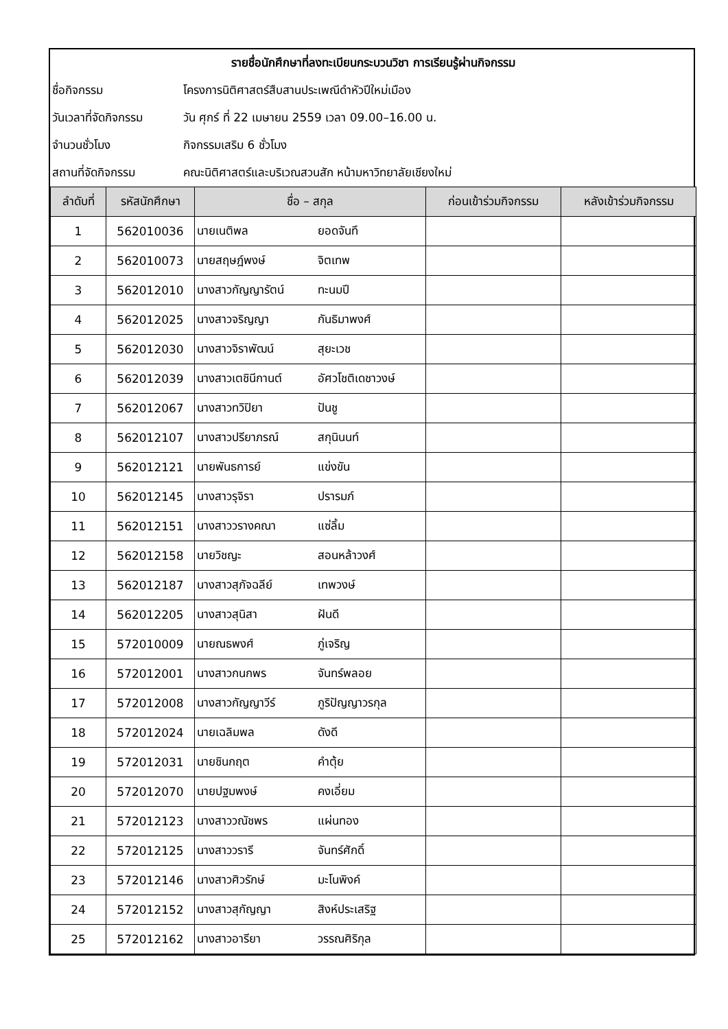| รายชื่อนักศึกษาที่ลงทะเบียนกระบวนวิชา การเรียนรู้ผ่านกิจกรรม | |
| ชื่อกิจกรรม | โครงการนิติศาสตร์สืบสานประเพณีดำหัวปีใหม่เมือง |
| วันเวลาที่จัดกิจกรรม | วัน ศุกร์ ที่ 22 เมษายน 2559 เวลา 09.00–16.00 น. |
| จำนวนชั่วโมง | กิจกรรมเสริม 6 ชั่วโมง |
| สถานที่จัดกิจกรรม | คณะนิติศาสตร์และบริเวณสวนสัก หน้ามหาวิทยาลัยเชียงใหม่ |
| ลำดับที่ | รหัสนักศึกษา | ชื่อ – สกุล | | ก่อนเข้าร่วมกิจกรรม | หลังเข้าร่วมกิจกรรม |
| --- | --- | --- | --- | --- | --- |
| 1 | 562010036 | นายเนติพล | ยอดจันทึ | | |
| 2 | 562010073 | นายสฤษฎ์พงษ์ | จิตเทพ | | |
| 3 | 562012010 | นางสาวกัญญารัตน์ | ทะนมปี | | |
| 4 | 562012025 | นางสาวจริญญา | กันธิมาพงศ์ | | |
| 5 | 562012030 | นางสาวจิราพัฒน์ | สุยะเวช | | |
| 6 | 562012039 | นางสาวเตชินีกานต์ | อัศวโชติเดชาวงษ์ | | |
| 7 | 562012067 | นางสาวทวิปิยา | ปันชู | | |
| 8 | 562012107 | นางสาวปรียาภรณ์ | สกุนินนท์ | | |
| 9 | 562012121 | นายพันธการย์ | แข่งขัน | | |
| 10 | 562012145 | นางสาวรุจิรา | ปรารมภ์ | | |
| 11 | 562012151 | นางสาววรางคณา | แซ่ลิ้ม | | |
| 12 | 562012158 | นายวิชญะ | สอนหล้าวงศ์ | | |
| 13 | 562012187 | นางสาวสุภัจฉลีย์ | เทพวงษ์ | | |
| 14 | 562012205 | นางสาวสุนิสา | ฝันดี | | |
| 15 | 572010009 | นายณธพงศ์ | ภู่เจริญ | | |
| 16 | 572012001 | นางสาวกนกพร | จันทร์พลอย | | |
| 17 | 572012008 | นางสาวกัญญาวีร์ | ภูริปัญญาวรกุล | | |
| 18 | 572012024 | นายเฉลิมพล | ดังดี | | |
| 19 | 572012031 | นายชินกฤต | คำตุ้ย | | |
| 20 | 572012070 | นายปฐมพงษ์ | คงเอี่ยม | | |
| 21 | 572012123 | นางสาววณัชพร | แผ่นทอง | | |
| 22 | 572012125 | นางสาววรารี | จันทร์ศักดิ์ | | |
| 23 | 572012146 | นางสาวศิวรักษ์ | มะโนพิงค์ | | |
| 24 | 572012152 | นางสาวสุกัญญา | สิงห์ประเสริฐ | | |
| 25 | 572012162 | นางสาวอารียา | วรรณศิริกุล | | |